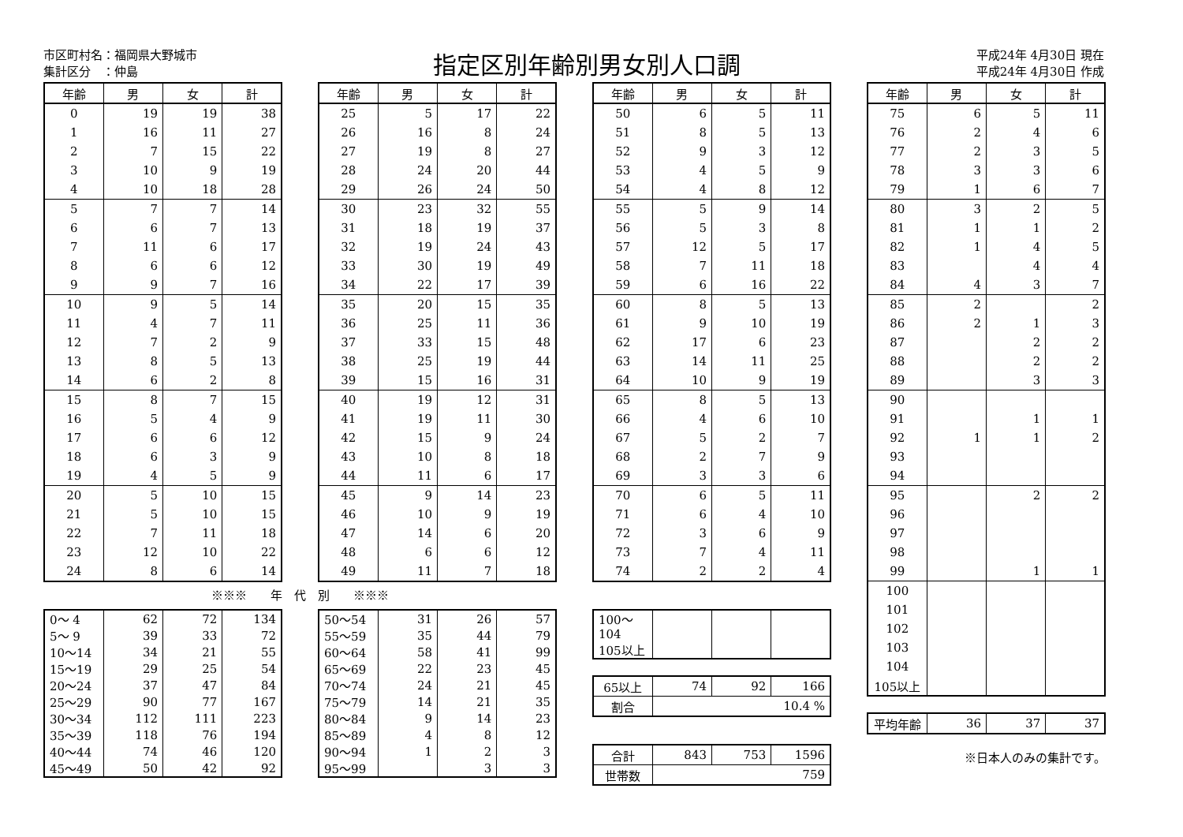市区町村名：福岡県大野城市
集計区分　：仲島
指定区別年齢別男女別人口調
平成24年 4月30日 現在
平成24年 4月30日 作成
| 年齢 | 男 | 女 | 計 |
| --- | --- | --- | --- |
| 0 | 19 | 19 | 38 |
| 1 | 16 | 11 | 27 |
| 2 | 7 | 15 | 22 |
| 3 | 10 | 9 | 19 |
| 4 | 10 | 18 | 28 |
| 5 | 7 | 7 | 14 |
| 6 | 6 | 7 | 13 |
| 7 | 11 | 6 | 17 |
| 8 | 6 | 6 | 12 |
| 9 | 9 | 7 | 16 |
| 10 | 9 | 5 | 14 |
| 11 | 4 | 7 | 11 |
| 12 | 7 | 2 | 9 |
| 13 | 8 | 5 | 13 |
| 14 | 6 | 2 | 8 |
| 15 | 8 | 7 | 15 |
| 16 | 5 | 4 | 9 |
| 17 | 6 | 6 | 12 |
| 18 | 6 | 3 | 9 |
| 19 | 4 | 5 | 9 |
| 20 | 5 | 10 | 15 |
| 21 | 5 | 10 | 15 |
| 22 | 7 | 11 | 18 |
| 23 | 12 | 10 | 22 |
| 24 | 8 | 6 | 14 |
※※※　　年　代　別　　※※※
| 0～ 4 | 62 | 72 | 134 |
| 5～ 9 | 39 | 33 | 72 |
| 10～14 | 34 | 21 | 55 |
| 15～19 | 29 | 25 | 54 |
| 20～24 | 37 | 47 | 84 |
| 25～29 | 90 | 77 | 167 |
| 30～34 | 112 | 111 | 223 |
| 35～39 | 118 | 76 | 194 |
| 40～44 | 74 | 46 | 120 |
| 45～49 | 50 | 42 | 92 |
| 年齢 | 男 | 女 | 計 |
| --- | --- | --- | --- |
| 25 | 5 | 17 | 22 |
| 26 | 16 | 8 | 24 |
| 27 | 19 | 8 | 27 |
| 28 | 24 | 20 | 44 |
| 29 | 26 | 24 | 50 |
| 30 | 23 | 32 | 55 |
| 31 | 18 | 19 | 37 |
| 32 | 19 | 24 | 43 |
| 33 | 30 | 19 | 49 |
| 34 | 22 | 17 | 39 |
| 35 | 20 | 15 | 35 |
| 36 | 25 | 11 | 36 |
| 37 | 33 | 15 | 48 |
| 38 | 25 | 19 | 44 |
| 39 | 15 | 16 | 31 |
| 40 | 19 | 12 | 31 |
| 41 | 19 | 11 | 30 |
| 42 | 15 | 9 | 24 |
| 43 | 10 | 8 | 18 |
| 44 | 11 | 6 | 17 |
| 45 | 9 | 14 | 23 |
| 46 | 10 | 9 | 19 |
| 47 | 14 | 6 | 20 |
| 48 | 6 | 6 | 12 |
| 49 | 11 | 7 | 18 |
| 50～54 | 31 | 26 | 57 |
| 55～59 | 35 | 44 | 79 |
| 60～64 | 58 | 41 | 99 |
| 65～69 | 22 | 23 | 45 |
| 70～74 | 24 | 21 | 45 |
| 75～79 | 14 | 21 | 35 |
| 80～84 | 9 | 14 | 23 |
| 85～89 | 4 | 8 | 12 |
| 90～94 | 1 | 2 | 3 |
| 95～99 | | 3 | 3 |
| 年齢 | 男 | 女 | 計 |
| --- | --- | --- | --- |
| 50 | 6 | 5 | 11 |
| 51 | 8 | 5 | 13 |
| 52 | 9 | 3 | 12 |
| 53 | 4 | 5 | 9 |
| 54 | 4 | 8 | 12 |
| 55 | 5 | 9 | 14 |
| 56 | 5 | 3 | 8 |
| 57 | 12 | 5 | 17 |
| 58 | 7 | 11 | 18 |
| 59 | 6 | 16 | 22 |
| 60 | 8 | 5 | 13 |
| 61 | 9 | 10 | 19 |
| 62 | 17 | 6 | 23 |
| 63 | 14 | 11 | 25 |
| 64 | 10 | 9 | 19 |
| 65 | 8 | 5 | 13 |
| 66 | 4 | 6 | 10 |
| 67 | 5 | 2 | 7 |
| 68 | 2 | 7 | 9 |
| 69 | 3 | 3 | 6 |
| 70 | 6 | 5 | 11 |
| 71 | 6 | 4 | 10 |
| 72 | 3 | 6 | 9 |
| 73 | 7 | 4 | 11 |
| 74 | 2 | 2 | 4 |
| 100～104 | | | |
| 105以上 | | | |
| 65以上 | 74 | 92 | 166 |
| 割合 | 10.4 % | | |
| 合計 | 843 | 753 | 1596 |
| 世帯数 | 759 | | |
| 年齢 | 男 | 女 | 計 |
| --- | --- | --- | --- |
| 75 | 6 | 5 | 11 |
| 76 | 2 | 4 | 6 |
| 77 | 2 | 3 | 5 |
| 78 | 3 | 3 | 6 |
| 79 | 1 | 6 | 7 |
| 80 | 3 | 2 | 5 |
| 81 | 1 | 1 | 2 |
| 82 | 1 | 4 | 5 |
| 83 | | 4 | 4 |
| 84 | 4 | 3 | 7 |
| 85 | 2 | | 2 |
| 86 | 2 | 1 | 3 |
| 87 | | 2 | 2 |
| 88 | | 2 | 2 |
| 89 | | 3 | 3 |
| 90 | | | |
| 91 | | 1 | 1 |
| 92 | 1 | 1 | 2 |
| 93 | | | |
| 94 | | | |
| 95 | | 2 | 2 |
| 96 | | | |
| 97 | | | |
| 98 | | | |
| 99 | | 1 | 1 |
| 100 | | | |
| 101 | | | |
| 102 | | | |
| 103 | | | |
| 104 | | | |
| 105以上 | | | |
| 平均年齢 | 36 | 37 | 37 |
※日本人のみの集計です。